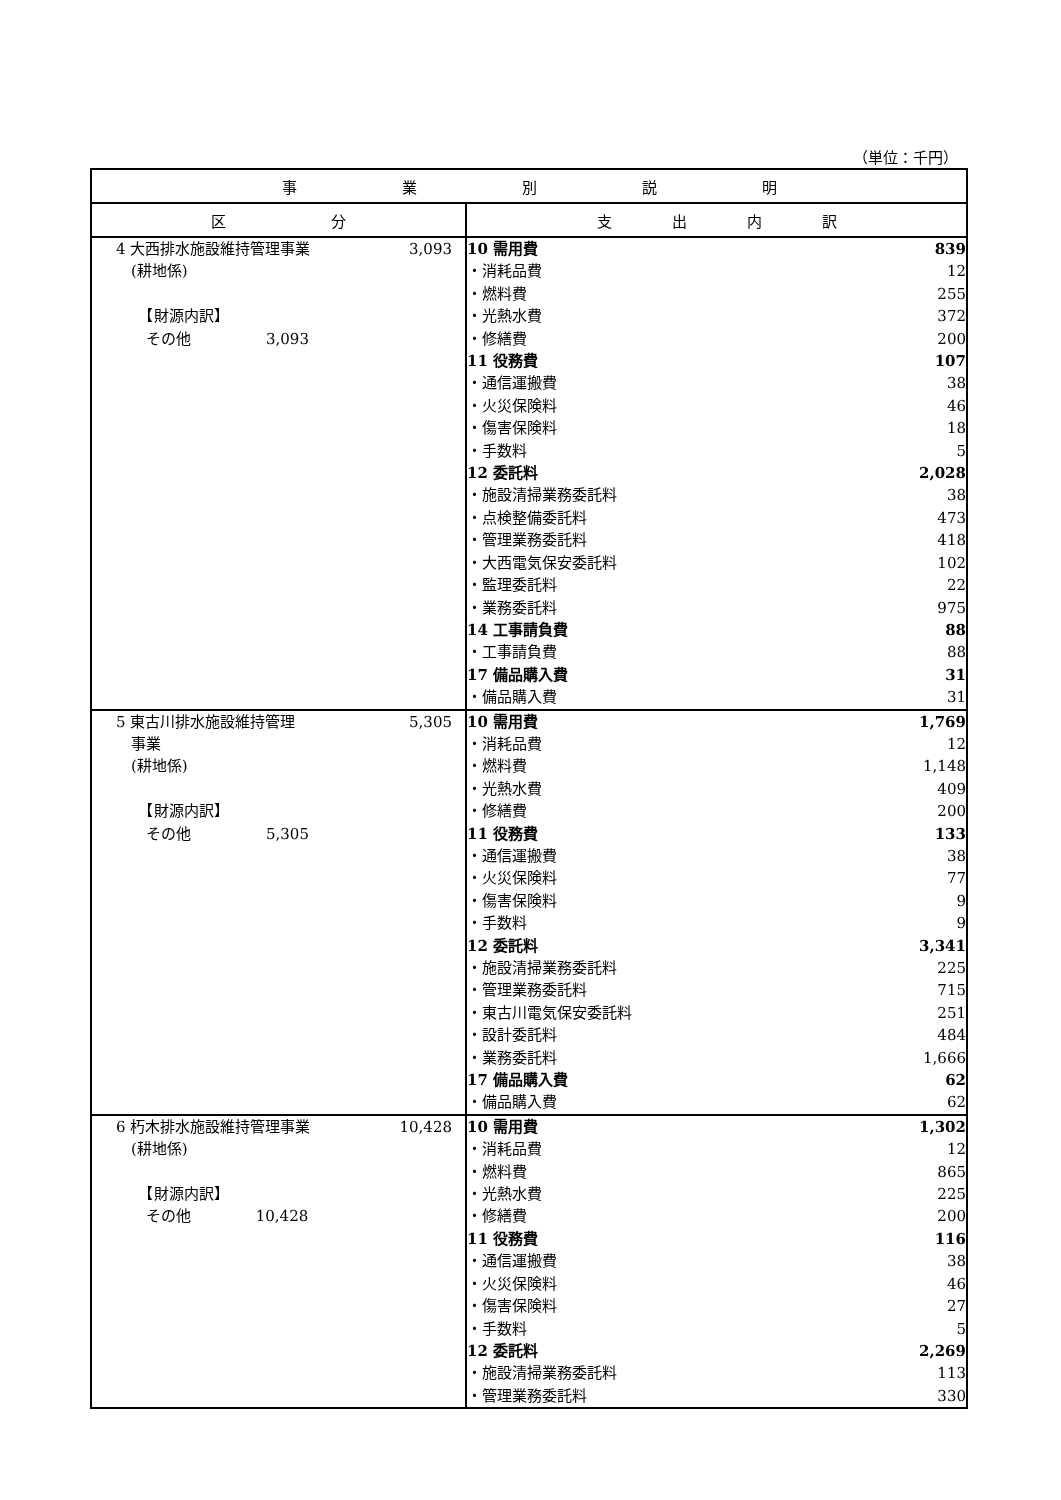（単位：千円）
| 事 業 別 説 明 | |
| --- | --- |
| 区 分 | 支 出 内 訳 |
| 4 大西排水施設維持管理事業 (耕地係) 【財源内訳】 その他 3,093 3,093 | / 10 需用費 / 839 / / ・消耗品費 / 12 / / ・燃料費 / 255 / / ・光熱水費 / 372 / / ・修繕費 / 200 / / 11 役務費 / 107 / / ・通信運搬費 / 38 / / ・火災保険料 / 46 / / ・傷害保険料 / 18 / / ・手数料 / 5 / / 12 委託料 / 2,028 / / ・施設清掃業務委託料 / 38 / / ・点検整備委託料 / 473 / / ・管理業務委託料 / 418 / / ・大西電気保安委託料 / 102 / / ・監理委託料 / 22 / / ・業務委託料 / 975 / / 14 工事請負費 / 88 / / ・工事請負費 / 88 / / 17 備品購入費 / 31 / / ・備品購入費 / 31 / |
| 5 東古川排水施設維持管理 事業 (耕地係) 【財源内訳】 その他 5,305 5,305 | / 10 需用費 / 1,769 / / ・消耗品費 / 12 / / ・燃料費 / 1,148 / / ・光熱水費 / 409 / / ・修繕費 / 200 / / 11 役務費 / 133 / / ・通信運搬費 / 38 / / ・火災保険料 / 77 / / ・傷害保険料 / 9 / / ・手数料 / 9 / / 12 委託料 / 3,341 / / ・施設清掃業務委託料 / 225 / / ・管理業務委託料 / 715 / / ・東古川電気保安委託料 / 251 / / ・設計委託料 / 484 / / ・業務委託料 / 1,666 / / 17 備品購入費 / 62 / / ・備品購入費 / 62 / |
| 6 朽木排水施設維持管理事業 (耕地係) 【財源内訳】 その他 10,428 10,428 | / 10 需用費 / 1,302 / / ・消耗品費 / 12 / / ・燃料費 / 865 / / ・光熱水費 / 225 / / ・修繕費 / 200 / / 11 役務費 / 116 / / ・通信運搬費 / 38 / / ・火災保険料 / 46 / / ・傷害保険料 / 27 / / ・手数料 / 5 / / 12 委託料 / 2,269 / / ・施設清掃業務委託料 / 113 / / ・管理業務委託料 / 330 / |